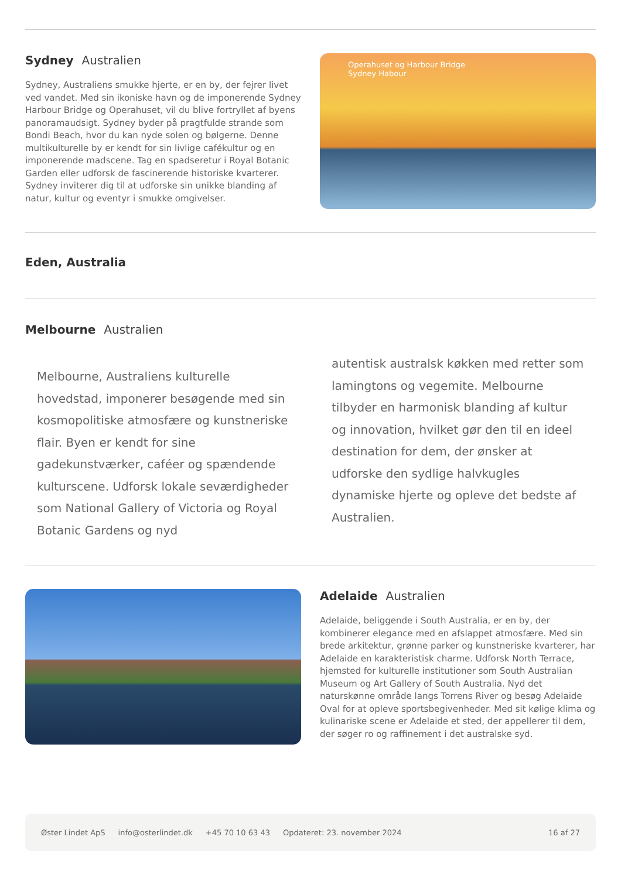Sydney Australien
Sydney, Australiens smukke hjerte, er en by, der fejrer livet ved vandet. Med sin ikoniske havn og de imponerende Sydney Harbour Bridge og Operahuset, vil du blive fortryllet af byens panoramaudsigt. Sydney byder på pragtfulde strande som Bondi Beach, hvor du kan nyde solen og bølgerne. Denne multikulturelle by er kendt for sin livlige cafékultur og en imponerende madscene. Tag en spadseretur i Royal Botanic Garden eller udforsk de fascinerende historiske kvarterer. Sydney inviterer dig til at udforske sin unikke blanding af natur, kultur og eventyr i smukke omgivelser.
Operahuset og Harbour Bridge
Sydney Habour
Eden, Australia
Melbourne Australien
Melbourne, Australiens kulturelle hovedstad, imponerer besøgende med sin kosmopolitiske atmosfære og kunstneriske flair. Byen er kendt for sine gadekunstværker, caféer og spændende kulturscene. Udforsk lokale seværdigheder som National Gallery of Victoria og Royal Botanic Gardens og nyd
autentisk australsk køkken med retter som lamingtons og vegemite. Melbourne tilbyder en harmonisk blanding af kultur og innovation, hvilket gør den til en ideel destination for dem, der ønsker at udforske den sydlige halvkugles dynamiske hjerte og opleve det bedste af Australien.
Adelaide Australien
Adelaide, beliggende i South Australia, er en by, der kombinerer elegance med en afslappet atmosfære. Med sin brede arkitektur, grønne parker og kunstneriske kvarterer, har Adelaide en karakteristisk charme. Udforsk North Terrace, hjemsted for kulturelle institutioner som South Australian Museum og Art Gallery of South Australia. Nyd det naturskønne område langs Torrens River og besøg Adelaide Oval for at opleve sportsbegivenheder. Med sit kølige klima og kulinariske scene er Adelaide et sted, der appellerer til dem, der søger ro og raffinement i det australske syd.
Øster Lindet ApS info@osterlindet.dk +45 70 10 63 43 Opdateret: 23. november 2024 16 af 27